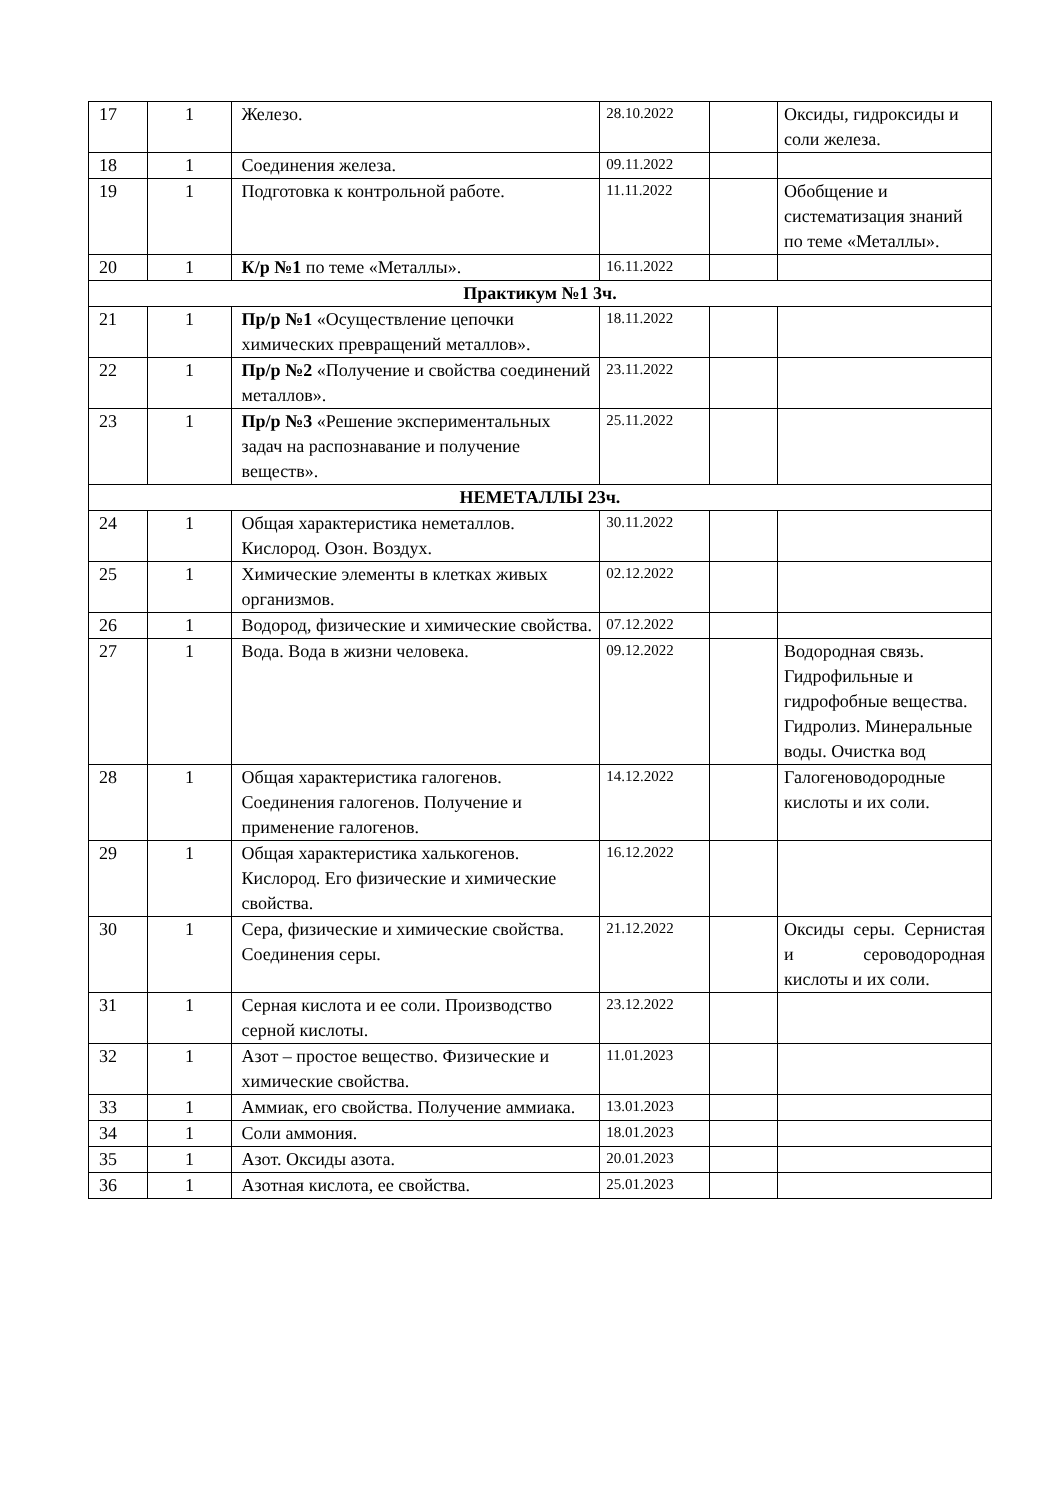| 17 | 1 | Железо. | 28.10.2022 | | Оксиды, гидроксиды и соли железа. |
| 18 | 1 | Соединения железа. | 09.11.2022 | | |
| 19 | 1 | Подготовка к контрольной работе. | 11.11.2022 | | Обобщение и систематизация знаний по теме «Металлы». |
| 20 | 1 | К/р №1 по теме «Металлы». | 16.11.2022 | | |
| Практикум №1 3ч. | | | | | |
| 21 | 1 | Пр/р №1 «Осуществление цепочки химических превращений металлов». | 18.11.2022 | | |
| 22 | 1 | Пр/р №2 «Получение и свойства соединений металлов». | 23.11.2022 | | |
| 23 | 1 | Пр/р №3 «Решение экспериментальных задач на распознавание и получение веществ». | 25.11.2022 | | |
| НЕМЕТАЛЛЫ 23ч. | | | | | |
| 24 | 1 | Общая характеристика неметаллов. Кислород. Озон. Воздух. | 30.11.2022 | | |
| 25 | 1 | Химические элементы в клетках живых организмов. | 02.12.2022 | | |
| 26 | 1 | Водород, физические и химические свойства. | 07.12.2022 | | |
| 27 | 1 | Вода. Вода в жизни человека. | 09.12.2022 | | Водородная связь. Гидрофильные и гидрофобные вещества. Гидролиз. Минеральные воды. Очистка вод |
| 28 | 1 | Общая характеристика галогенов. Соединения галогенов. Получение и применение галогенов. | 14.12.2022 | | Галогеноводородные кислоты и их соли. |
| 29 | 1 | Общая характеристика халькогенов. Кислород. Его физические и химические свойства. | 16.12.2022 | | |
| 30 | 1 | Сера, физические и химические свойства. Соединения серы. | 21.12.2022 | | Оксиды серы. Сернистая и сероводородная кислоты и их соли. |
| 31 | 1 | Серная кислота и ее соли. Производство серной кислоты. | 23.12.2022 | | |
| 32 | 1 | Азот – простое вещество. Физические и химические свойства. | 11.01.2023 | | |
| 33 | 1 | Аммиак, его свойства. Получение аммиака. | 13.01.2023 | | |
| 34 | 1 | Соли аммония. | 18.01.2023 | | |
| 35 | 1 | Азот. Оксиды азота. | 20.01.2023 | | |
| 36 | 1 | Азотная кислота, ее свойства. | 25.01.2023 | | |